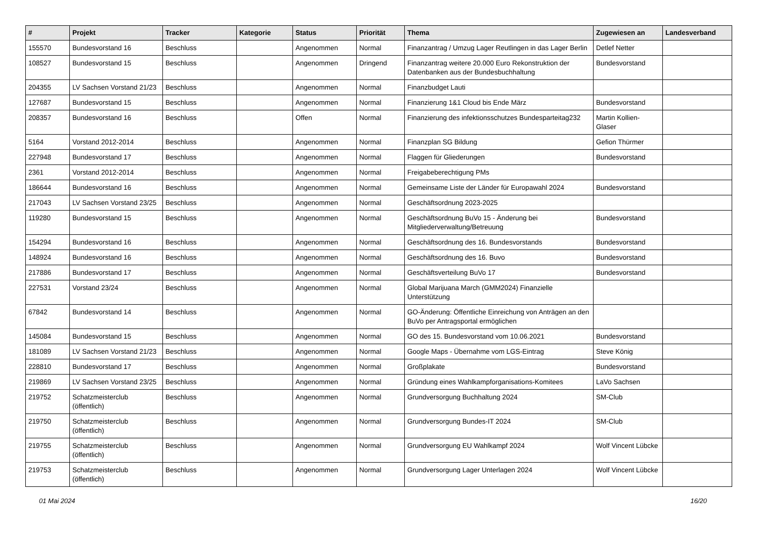| # | Projekt | Tracker | Kategorie | Status | Priorität | Thema | Zugewiesen an | Landesverband |
| --- | --- | --- | --- | --- | --- | --- | --- | --- |
| 155570 | Bundesvorstand 16 | Beschluss | | Angenommen | Normal | Finanzantrag / Umzug Lager Reutlingen in das Lager Berlin | Detlef Netter | |
| 108527 | Bundesvorstand 15 | Beschluss | | Angenommen | Dringend | Finanzantrag weitere 20.000 Euro Rekonstruktion der Datenbanken aus der Bundesbuchhaltung | Bundesvorstand | |
| 204355 | LV Sachsen Vorstand 21/23 | Beschluss | | Angenommen | Normal | Finanzbudget Lauti | | |
| 127687 | Bundesvorstand 15 | Beschluss | | Angenommen | Normal | Finanzierung 1&1 Cloud bis Ende März | Bundesvorstand | |
| 208357 | Bundesvorstand 16 | Beschluss | | Offen | Normal | Finanzierung des infektionsschutzes Bundesparteitag232 | Martin Kollien-Glaser | |
| 5164 | Vorstand 2012-2014 | Beschluss | | Angenommen | Normal | Finanzplan SG Bildung | Gefion Thürmer | |
| 227948 | Bundesvorstand 17 | Beschluss | | Angenommen | Normal | Flaggen für Gliederungen | Bundesvorstand | |
| 2361 | Vorstand 2012-2014 | Beschluss | | Angenommen | Normal | Freigabeberechtigung PMs | | |
| 186644 | Bundesvorstand 16 | Beschluss | | Angenommen | Normal | Gemeinsame Liste der Länder für Europawahl 2024 | Bundesvorstand | |
| 217043 | LV Sachsen Vorstand 23/25 | Beschluss | | Angenommen | Normal | Geschäftsordnung 2023-2025 | | |
| 119280 | Bundesvorstand 15 | Beschluss | | Angenommen | Normal | Geschäftsordnung BuVo 15 - Änderung bei Mitgliederverwaltung/Betreuung | Bundesvorstand | |
| 154294 | Bundesvorstand 16 | Beschluss | | Angenommen | Normal | Geschäftsordnung des 16. Bundesvorstands | Bundesvorstand | |
| 148924 | Bundesvorstand 16 | Beschluss | | Angenommen | Normal | Geschäftsordnung des 16. Buvo | Bundesvorstand | |
| 217886 | Bundesvorstand 17 | Beschluss | | Angenommen | Normal | Geschäftsverteilung BuVo 17 | Bundesvorstand | |
| 227531 | Vorstand 23/24 | Beschluss | | Angenommen | Normal | Global Marijuana March (GMM2024) Finanzielle Unterstützung | | |
| 67842 | Bundesvorstand 14 | Beschluss | | Angenommen | Normal | GO-Änderung: Öffentliche Einreichung von Anträgen an den BuVo per Antragsportal ermöglichen | | |
| 145084 | Bundesvorstand 15 | Beschluss | | Angenommen | Normal | GO des 15. Bundesvorstand vom 10.06.2021 | Bundesvorstand | |
| 181089 | LV Sachsen Vorstand 21/23 | Beschluss | | Angenommen | Normal | Google Maps - Übernahme vom LGS-Eintrag | Steve König | |
| 228810 | Bundesvorstand 17 | Beschluss | | Angenommen | Normal | Großplakate | Bundesvorstand | |
| 219869 | LV Sachsen Vorstand 23/25 | Beschluss | | Angenommen | Normal | Gründung eines Wahlkampforganisations-Komitees | LaVo Sachsen | |
| 219752 | Schatzmeisterclub (öffentlich) | Beschluss | | Angenommen | Normal | Grundversorgung Buchhaltung 2024 | SM-Club | |
| 219750 | Schatzmeisterclub (öffentlich) | Beschluss | | Angenommen | Normal | Grundversorgung Bundes-IT 2024 | SM-Club | |
| 219755 | Schatzmeisterclub (öffentlich) | Beschluss | | Angenommen | Normal | Grundversorgung EU Wahlkampf 2024 | Wolf Vincent Lübcke | |
| 219753 | Schatzmeisterclub (öffentlich) | Beschluss | | Angenommen | Normal | Grundversorgung Lager Unterlagen 2024 | Wolf Vincent Lübcke | |
01 Mai 2024 16/20